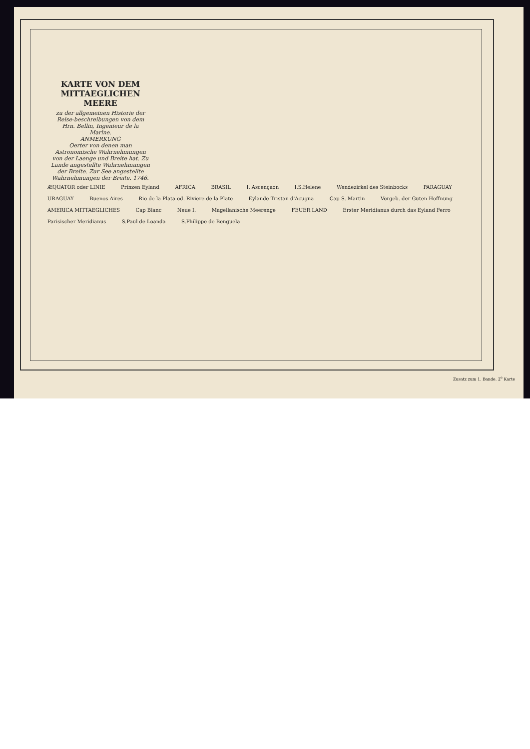KARTE VON DEM MITTAEGLICHEN MEERE
zu der allgemeinen Historie der Reise-beschreibungen von dem Hrn. Bellin, Ingenieur de la Marine.
ANMERKUNG
Oerter von denen man Astronomische Wahrnehmungen von der Laenge und Breite hat. Zu Lande angestellte Wahrnehmungen der Breite. Zur See angestellte Wahrnehmungen der Breite. 1746.
ÆQUATOR oder LINIE Prinzen Eyland AFRICA BRASIL I. Ascençaon I.S.Helene Wendezirkel des Steinbocks PARAGUAY URAGUAY Buenos Aires Rio de la Plata od. Riviere de la Plate Eylande Tristan d'Acugna Cap S. Martin Vorgeb. der Guten Hoffnung AMERICA MITTAEGLICHES Cap Blanc Neue I. Magellanische Meerenge FEUER LAND Erster Meridianus durch das Eyland Ferro Parisischer Meridianus S.Paul de Loanda S.Philippe de Benguela
Zusatz zum 1. Bande. 2<sup>e</sup> Karte